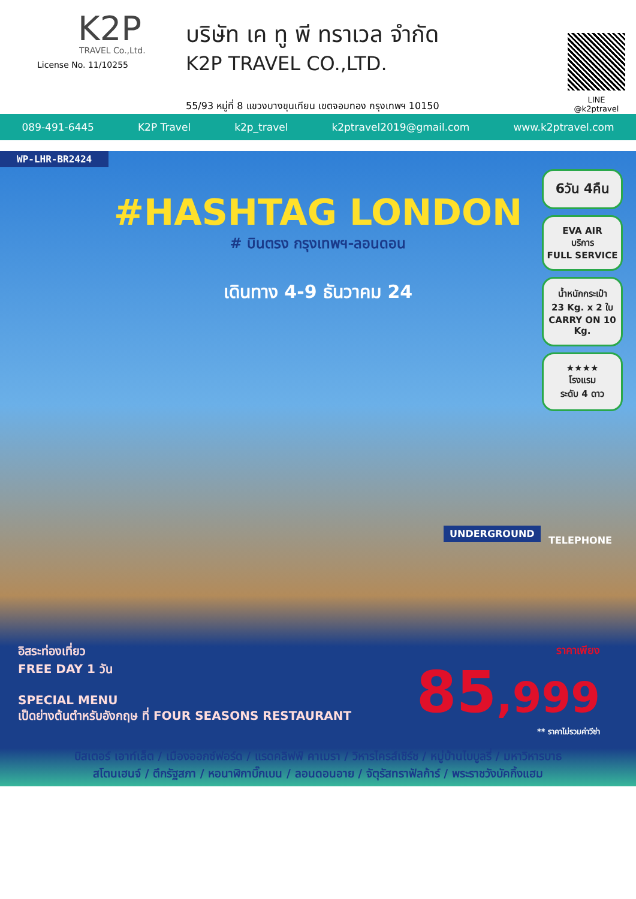K2P
TRAVEL Co.,Ltd.
License No. 11/10255
บริษัท เค ทู พี ทราเวล จำกัด
K2P TRAVEL CO.,LTD.
55/93 หมู่ที่ 8 แขวงบางขุนเทียน เขตจอมทอง กรุงเทพฯ 10150
LINE
@k2ptravel
089-491-6445 K2P Travel k2p_travel k2ptravel2019@gmail.com www.k2ptravel.com
WP-LHR-BR2424
#HASHTAG LONDON
# บินตรง กรุงเทพฯ-ลอนดอน
เดินทาง 4-9 ธันวาคม 24
6วัน 4คืน
EVA AIR
บริการ
FULL SERVICE
น้ำหนักกระเป๋า
23 Kg. x 2 ใบ
CARRY ON 10 Kg.
★★★★
โรงแรม
ระดับ 4 ดาว
UNDERGROUND
TELEPHONE
อิสระท่องเที่ยว
FREE DAY 1 วัน
SPECIAL MENU
เป็ดย่างต้นตำหรับอังกฤษ ที่ FOUR SEASONS RESTAURANT
ราคาเพียง
85,999
** ราคาไม่รวมค่าวีซ่า
บิสเตอร์ เอาท์เล็ต / เมืองออกซ์ฟอร์ด / แรดคลิฟฟ์ คาเมรา / วิหารไครส์เชิร์ช / หมู่บ้านไบบูลรี่ / มหาวิหารบาธ
สโตนเฮนจ์ / ตึกรัฐสภา / หอนาฬิกาบิ๊กเบน / ลอนดอนอาย / จัตุรัสทราฟัลก้าร์ / พระราชวังบัคกิ้งแฮม